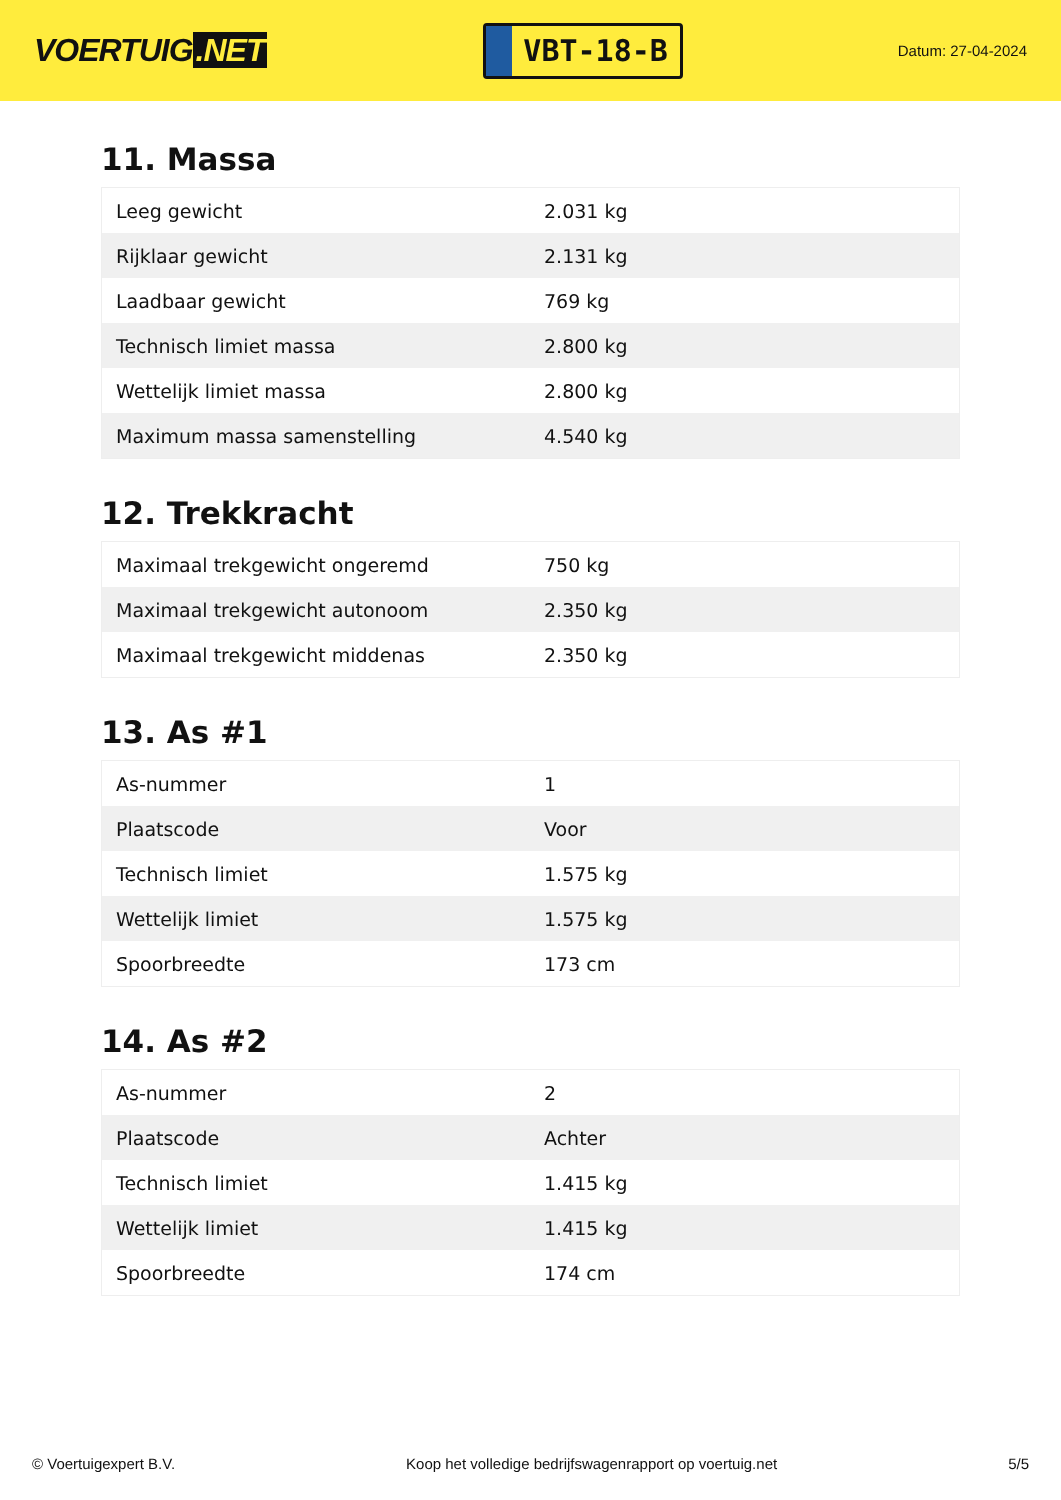VOERTUIG.NET
VBT-18-B
Datum: 27-04-2024
11. Massa
| Leeg gewicht | 2.031 kg |
| Rijklaar gewicht | 2.131 kg |
| Laadbaar gewicht | 769 kg |
| Technisch limiet massa | 2.800 kg |
| Wettelijk limiet massa | 2.800 kg |
| Maximum massa samenstelling | 4.540 kg |
12. Trekkracht
| Maximaal trekgewicht ongeremd | 750 kg |
| Maximaal trekgewicht autonoom | 2.350 kg |
| Maximaal trekgewicht middenas | 2.350 kg |
13. As #1
| As-nummer | 1 |
| Plaatscode | Voor |
| Technisch limiet | 1.575 kg |
| Wettelijk limiet | 1.575 kg |
| Spoorbreedte | 173 cm |
14. As #2
| As-nummer | 2 |
| Plaatscode | Achter |
| Technisch limiet | 1.415 kg |
| Wettelijk limiet | 1.415 kg |
| Spoorbreedte | 174 cm |
© Voertuigexpert B.V. Koop het volledige bedrijfswagenrapport op voertuig.net 5/5